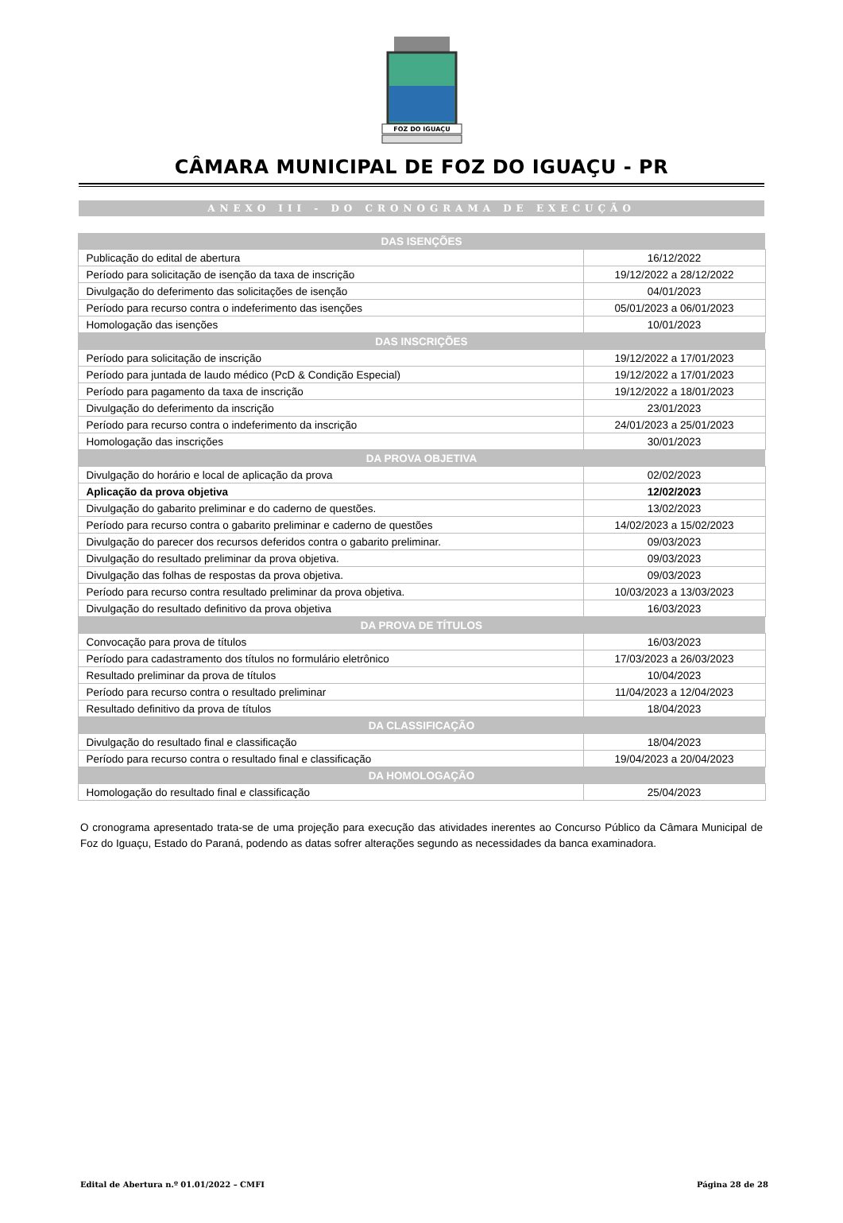FOZ DO IGUAÇU
CÂMARA MUNICIPAL DE FOZ DO IGUAÇU - PR
ANEXO III - DO CRONOGRAMA DE EXECUÇÃO
| DAS ISENÇÕES | |
| --- | --- |
| Publicação do edital de abertura | 16/12/2022 |
| Período para solicitação de isenção da taxa de inscrição | 19/12/2022 a 28/12/2022 |
| Divulgação do deferimento das solicitações de isenção | 04/01/2023 |
| Período para recurso contra o indeferimento das isenções | 05/01/2023 a 06/01/2023 |
| Homologação das isenções | 10/01/2023 |
| DAS INSCRIÇÕES | |
| Período para solicitação de inscrição | 19/12/2022 a 17/01/2023 |
| Período para juntada de laudo médico (PcD & Condição Especial) | 19/12/2022 a 17/01/2023 |
| Período para pagamento da taxa de inscrição | 19/12/2022 a 18/01/2023 |
| Divulgação do deferimento da inscrição | 23/01/2023 |
| Período para recurso contra o indeferimento da inscrição | 24/01/2023 a 25/01/2023 |
| Homologação das inscrições | 30/01/2023 |
| DA PROVA OBJETIVA | |
| Divulgação do horário e local de aplicação da prova | 02/02/2023 |
| Aplicação da prova objetiva | 12/02/2023 |
| Divulgação do gabarito preliminar e do caderno de questões. | 13/02/2023 |
| Período para recurso contra o gabarito preliminar e caderno de questões | 14/02/2023 a 15/02/2023 |
| Divulgação do parecer dos recursos deferidos contra o gabarito preliminar. | 09/03/2023 |
| Divulgação do resultado preliminar da prova objetiva. | 09/03/2023 |
| Divulgação das folhas de respostas da prova objetiva. | 09/03/2023 |
| Período para recurso contra resultado preliminar da prova objetiva. | 10/03/2023 a 13/03/2023 |
| Divulgação do resultado definitivo da prova objetiva | 16/03/2023 |
| DA PROVA DE TÍTULOS | |
| Convocação para prova de títulos | 16/03/2023 |
| Período para cadastramento dos títulos no formulário eletrônico | 17/03/2023 a 26/03/2023 |
| Resultado preliminar da prova de títulos | 10/04/2023 |
| Período para recurso contra o resultado preliminar | 11/04/2023 a 12/04/2023 |
| Resultado definitivo da prova de títulos | 18/04/2023 |
| DA CLASSIFICAÇÃO | |
| Divulgação do resultado final e classificação | 18/04/2023 |
| Período para recurso contra o resultado final e classificação | 19/04/2023 a 20/04/2023 |
| DA HOMOLOGAÇÃO | |
| Homologação do resultado final e classificação | 25/04/2023 |
O cronograma apresentado trata-se de uma projeção para execução das atividades inerentes ao Concurso Público da Câmara Municipal de Foz do Iguaçu, Estado do Paraná, podendo as datas sofrer alterações segundo as necessidades da banca examinadora.
Edital de Abertura n.º 01.01/2022 – CMFI Página 28 de 28